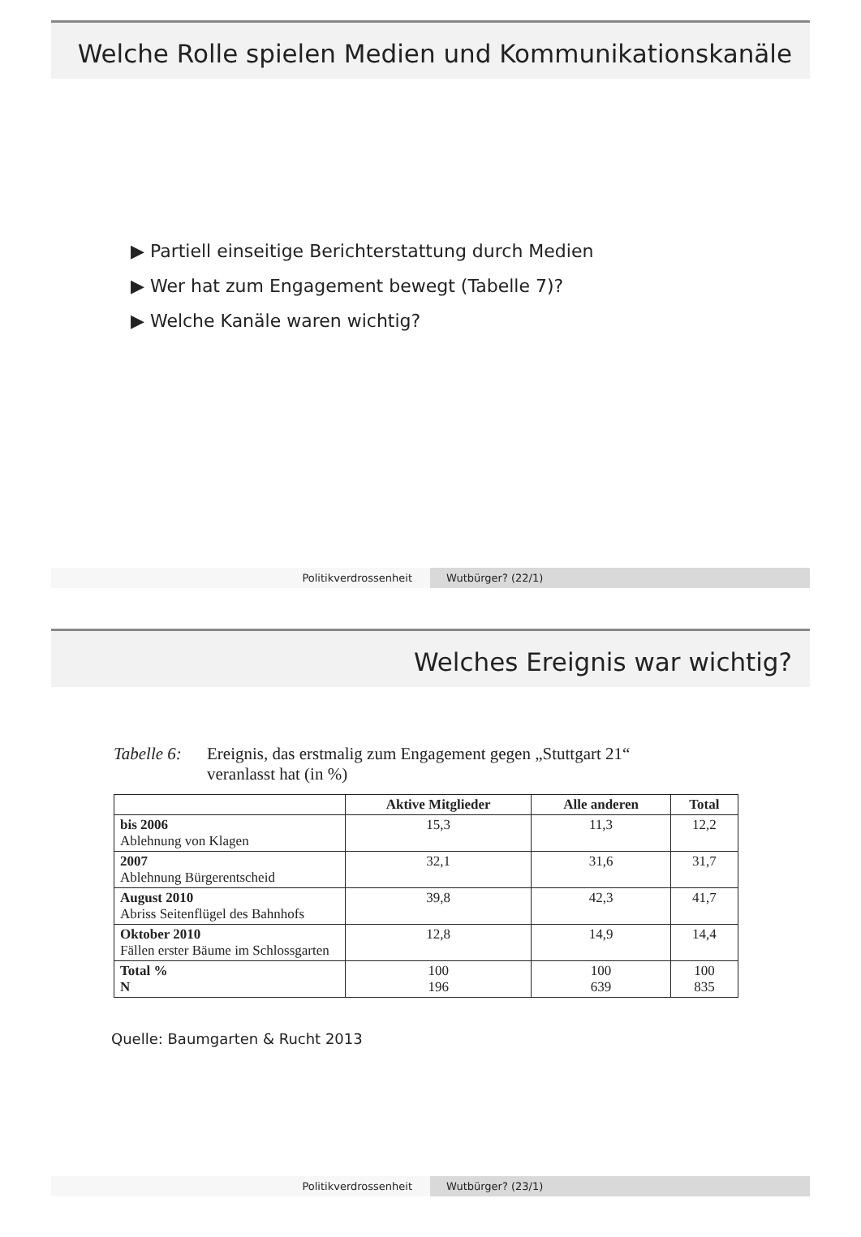Welche Rolle spielen Medien und Kommunikationskanäle
▶ Partiell einseitige Berichterstattung durch Medien
▶ Wer hat zum Engagement bewegt (Tabelle 7)?
▶ Welche Kanäle waren wichtig?
Politikverdrossenheit Wutbürger? (22/1)
Welches Ereignis war wichtig?
Tabelle 6:
Ereignis, das erstmalig zum Engagement gegen „Stuttgart 21“
veranlasst hat (in %)
| | Aktive Mitglieder | Alle anderen | Total |
| --- | --- | --- | --- |
| bis 2006 Ablehnung von Klagen | 15,3 | 11,3 | 12,2 |
| 2007 Ablehnung Bürgerentscheid | 32,1 | 31,6 | 31,7 |
| August 2010 Abriss Seitenflügel des Bahnhofs | 39,8 | 42,3 | 41,7 |
| Oktober 2010 Fällen erster Bäume im Schlossgarten | 12,8 | 14,9 | 14,4 |
| Total % N | 100 196 | 100 639 | 100 835 |
Quelle: Baumgarten & Rucht 2013
Politikverdrossenheit Wutbürger? (23/1)